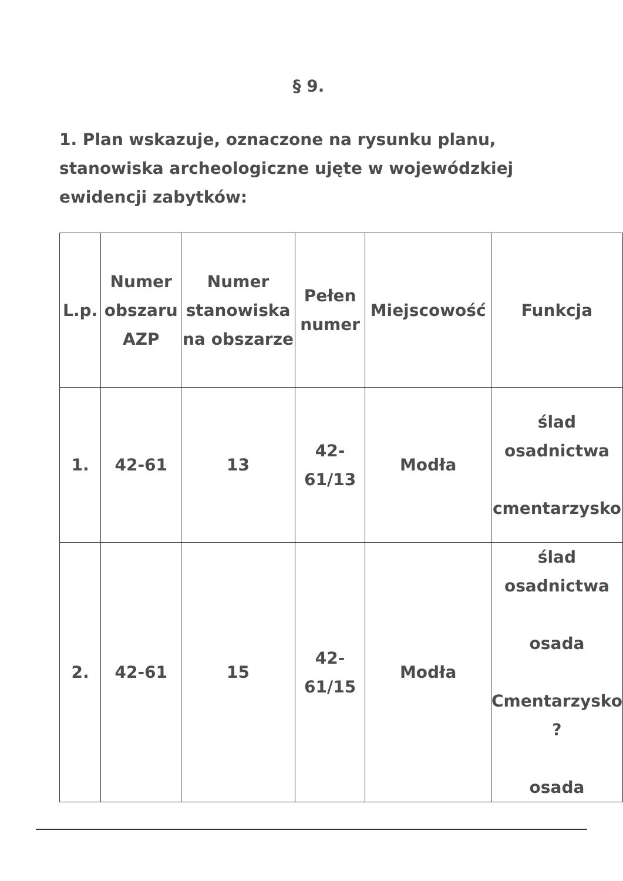§ 9.
1. Plan wskazuje, oznaczone na rysunku planu, stanowiska archeologiczne ujęte w wojewódzkiej ewidencji zabytków:
| L.p. | Numer obszaru AZP | Numer stanowiska na obszarze | Pełen numer | Miejscowość | Funkcja |
| 1. | 42-61 | 13 | 42- 61/13 | Modła | ślad osadnictwa cmentarzysko |
| 2. | 42-61 | 15 | 42- 61/15 | Modła | ślad osadnictwa osada Cmentarzysko ? osada |